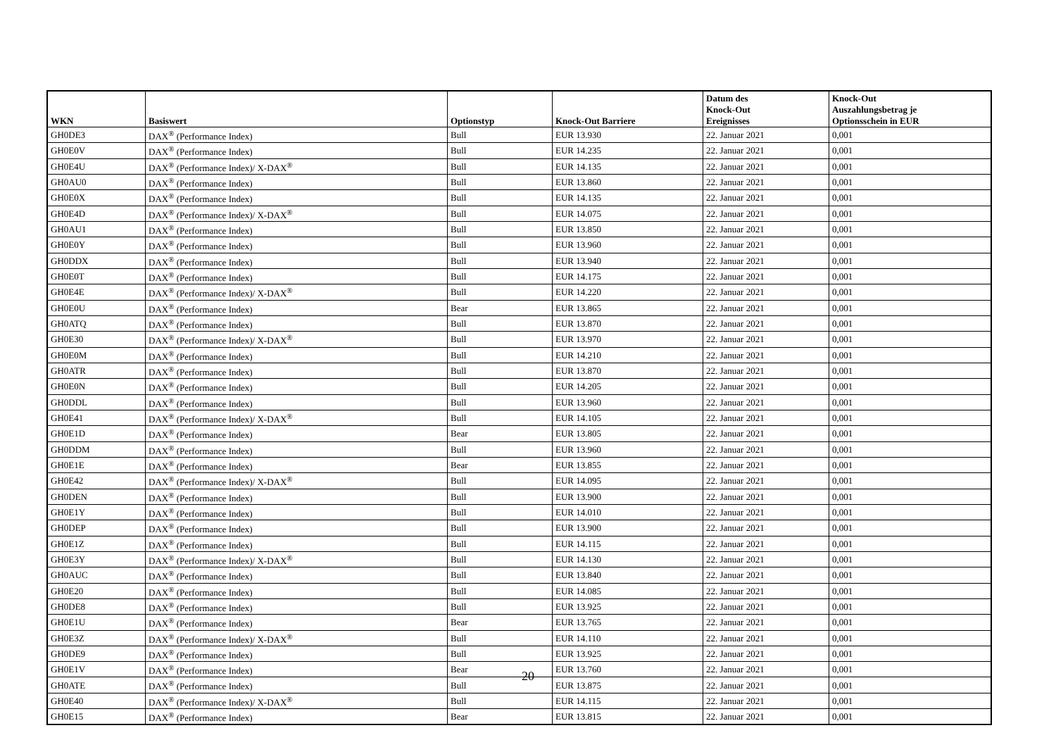| WKN | Basiswert | Optionstyp | Knock-Out Barriere | Datum des Knock-Out Ereignisses | Knock-Out Auszahlungsbetrag je Optionsschein in EUR |
| --- | --- | --- | --- | --- | --- |
| GH0DE3 | DAX<sup>®</sup> (Performance Index) | Bull | EUR 13.930 | 22. Januar 2021 | 0,001 |
| GH0E0V | DAX<sup>®</sup> (Performance Index) | Bull | EUR 14.235 | 22. Januar 2021 | 0,001 |
| GH0E4U | DAX<sup>®</sup> (Performance Index)/ X-DAX<sup>®</sup> | Bull | EUR 14.135 | 22. Januar 2021 | 0,001 |
| GH0AU0 | DAX<sup>®</sup> (Performance Index) | Bull | EUR 13.860 | 22. Januar 2021 | 0,001 |
| GH0E0X | DAX<sup>®</sup> (Performance Index) | Bull | EUR 14.135 | 22. Januar 2021 | 0,001 |
| GH0E4D | DAX<sup>®</sup> (Performance Index)/ X-DAX<sup>®</sup> | Bull | EUR 14.075 | 22. Januar 2021 | 0,001 |
| GH0AU1 | DAX<sup>®</sup> (Performance Index) | Bull | EUR 13.850 | 22. Januar 2021 | 0,001 |
| GH0E0Y | DAX<sup>®</sup> (Performance Index) | Bull | EUR 13.960 | 22. Januar 2021 | 0,001 |
| GH0DDX | DAX<sup>®</sup> (Performance Index) | Bull | EUR 13.940 | 22. Januar 2021 | 0,001 |
| GH0E0T | DAX<sup>®</sup> (Performance Index) | Bull | EUR 14.175 | 22. Januar 2021 | 0,001 |
| GH0E4E | DAX<sup>®</sup> (Performance Index)/ X-DAX<sup>®</sup> | Bull | EUR 14.220 | 22. Januar 2021 | 0,001 |
| GH0E0U | DAX<sup>®</sup> (Performance Index) | Bear | EUR 13.865 | 22. Januar 2021 | 0,001 |
| GH0ATQ | DAX<sup>®</sup> (Performance Index) | Bull | EUR 13.870 | 22. Januar 2021 | 0,001 |
| GH0E30 | DAX<sup>®</sup> (Performance Index)/ X-DAX<sup>®</sup> | Bull | EUR 13.970 | 22. Januar 2021 | 0,001 |
| GH0E0M | DAX<sup>®</sup> (Performance Index) | Bull | EUR 14.210 | 22. Januar 2021 | 0,001 |
| GH0ATR | DAX<sup>®</sup> (Performance Index) | Bull | EUR 13.870 | 22. Januar 2021 | 0,001 |
| GH0E0N | DAX<sup>®</sup> (Performance Index) | Bull | EUR 14.205 | 22. Januar 2021 | 0,001 |
| GH0DDL | DAX<sup>®</sup> (Performance Index) | Bull | EUR 13.960 | 22. Januar 2021 | 0,001 |
| GH0E41 | DAX<sup>®</sup> (Performance Index)/ X-DAX<sup>®</sup> | Bull | EUR 14.105 | 22. Januar 2021 | 0,001 |
| GH0E1D | DAX<sup>®</sup> (Performance Index) | Bear | EUR 13.805 | 22. Januar 2021 | 0,001 |
| GH0DDM | DAX<sup>®</sup> (Performance Index) | Bull | EUR 13.960 | 22. Januar 2021 | 0,001 |
| GH0E1E | DAX<sup>®</sup> (Performance Index) | Bear | EUR 13.855 | 22. Januar 2021 | 0,001 |
| GH0E42 | DAX<sup>®</sup> (Performance Index)/ X-DAX<sup>®</sup> | Bull | EUR 14.095 | 22. Januar 2021 | 0,001 |
| GH0DEN | DAX<sup>®</sup> (Performance Index) | Bull | EUR 13.900 | 22. Januar 2021 | 0,001 |
| GH0E1Y | DAX<sup>®</sup> (Performance Index) | Bull | EUR 14.010 | 22. Januar 2021 | 0,001 |
| GH0DEP | DAX<sup>®</sup> (Performance Index) | Bull | EUR 13.900 | 22. Januar 2021 | 0,001 |
| GH0E1Z | DAX<sup>®</sup> (Performance Index) | Bull | EUR 14.115 | 22. Januar 2021 | 0,001 |
| GH0E3Y | DAX<sup>®</sup> (Performance Index)/ X-DAX<sup>®</sup> | Bull | EUR 14.130 | 22. Januar 2021 | 0,001 |
| GH0AUC | DAX<sup>®</sup> (Performance Index) | Bull | EUR 13.840 | 22. Januar 2021 | 0,001 |
| GH0E20 | DAX<sup>®</sup> (Performance Index) | Bull | EUR 14.085 | 22. Januar 2021 | 0,001 |
| GH0DE8 | DAX<sup>®</sup> (Performance Index) | Bull | EUR 13.925 | 22. Januar 2021 | 0,001 |
| GH0E1U | DAX<sup>®</sup> (Performance Index) | Bear | EUR 13.765 | 22. Januar 2021 | 0,001 |
| GH0E3Z | DAX<sup>®</sup> (Performance Index)/ X-DAX<sup>®</sup> | Bull | EUR 14.110 | 22. Januar 2021 | 0,001 |
| GH0DE9 | DAX<sup>®</sup> (Performance Index) | Bull | EUR 13.925 | 22. Januar 2021 | 0,001 |
| GH0E1V | DAX<sup>®</sup> (Performance Index) | Bear | EUR 13.760 | 22. Januar 2021 | 0,001 |
| GH0ATE | DAX<sup>®</sup> (Performance Index) | Bull | EUR 13.875 | 22. Januar 2021 | 0,001 |
| GH0E40 | DAX<sup>®</sup> (Performance Index)/ X-DAX<sup>®</sup> | Bull | EUR 14.115 | 22. Januar 2021 | 0,001 |
| GH0E15 | DAX<sup>®</sup> (Performance Index) | Bear | EUR 13.815 | 22. Januar 2021 | 0,001 |
20